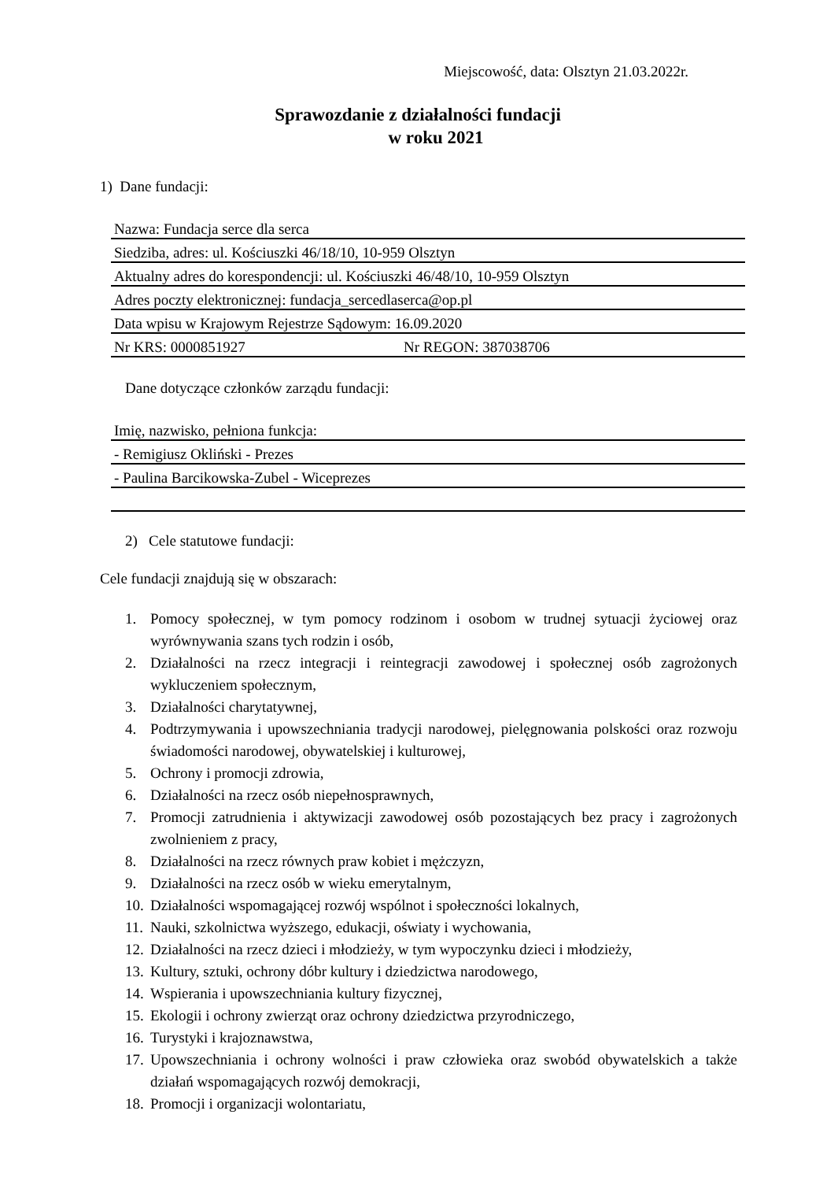Miejscowość, data: Olsztyn 21.03.2022r.
Sprawozdanie z działalności fundacji
w roku 2021
1) Dane fundacji:
| Nazwa: Fundacja serce dla serca | |
| Siedziba, adres: ul. Kościuszki 46/18/10, 10-959 Olsztyn | |
| Aktualny adres do korespondencji: ul. Kościuszki 46/48/10, 10-959 Olsztyn | |
| Adres poczty elektronicznej: fundacja_sercedlaserca@op.pl | |
| Data wpisu w Krajowym Rejestrze Sądowym: 16.09.2020 | |
| Nr KRS: 0000851927 | Nr REGON: 387038706 |
Dane dotyczące członków zarządu fundacji:
| Imię, nazwisko, pełniona funkcja: |
| - Remigiusz Okliński - Prezes |
| - Paulina Barcikowska-Zubel - Wiceprezes |
2) Cele statutowe fundacji:
Cele fundacji znajdują się w obszarach:
1. Pomocy społecznej, w tym pomocy rodzinom i osobom w trudnej sytuacji życiowej oraz wyrównywania szans tych rodzin i osób,
2. Działalności na rzecz integracji i reintegracji zawodowej i społecznej osób zagrożonych wykluczeniem społecznym,
3. Działalności charytatywnej,
4. Podtrzymywania i upowszechniania tradycji narodowej, pielęgnowania polskości oraz rozwoju świadomości narodowej, obywatelskiej i kulturowej,
5. Ochrony i promocji zdrowia,
6. Działalności na rzecz osób niepełnosprawnych,
7. Promocji zatrudnienia i aktywizacji zawodowej osób pozostających bez pracy i zagrożonych zwolnieniem z pracy,
8. Działalności na rzecz równych praw kobiet i mężczyzn,
9. Działalności na rzecz osób w wieku emerytalnym,
10. Działalności wspomagającej rozwój wspólnot i społeczności lokalnych,
11. Nauki, szkolnictwa wyższego, edukacji, oświaty i wychowania,
12. Działalności na rzecz dzieci i młodzieży, w tym wypoczynku dzieci i młodzieży,
13. Kultury, sztuki, ochrony dóbr kultury i dziedzictwa narodowego,
14. Wspierania i upowszechniania kultury fizycznej,
15. Ekologii i ochrony zwierząt oraz ochrony dziedzictwa przyrodniczego,
16. Turystyki i krajoznawstwa,
17. Upowszechniania i ochrony wolności i praw człowieka oraz swobód obywatelskich a także działań wspomagających rozwój demokracji,
18. Promocji i organizacji wolontariatu,